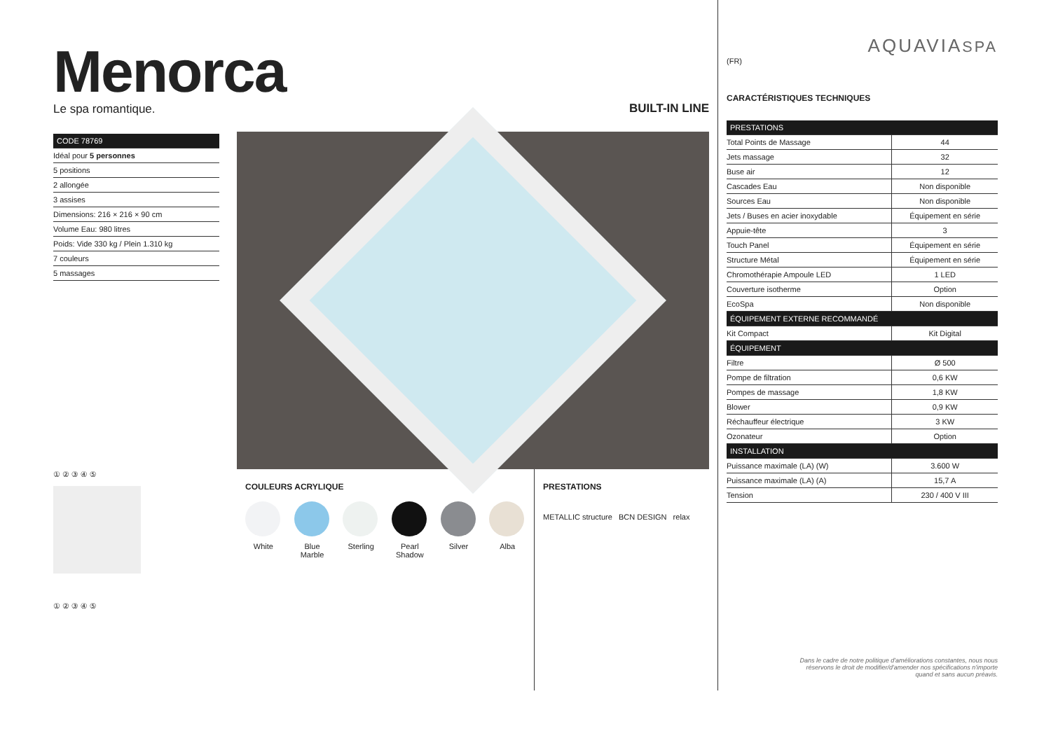Menorca
Le spa romantique.
| CODE 78769 |
| --- |
| Idéal pour 5 personnes |
| 5 positions |
| 2 allongée |
| 3 assises |
| Dimensions: 216 × 216 × 90 cm |
| Volume Eau: 980 litres |
| Poids: Vide 330 kg / Plein 1.310 kg |
| 7 couleurs |
| 5 massages |
① ② ③ ④ ⑤
① ② ③ ④ ⑤
BUILT-IN LINE
COULEURS ACRYLIQUE
White Blue Marble
Sterling
Pearl Shadow
Silver Alba
PRESTATIONS
METALLIC structure BCN DESIGN relax
AQUAVIASPA
(FR)
CARACTÉRISTIQUES TECHNIQUES
| PRESTATIONS | |
| --- | --- |
| Total Points de Massage | 44 |
| Jets massage | 32 |
| Buse air | 12 |
| Cascades Eau | Non disponible |
| Sources Eau | Non disponible |
| Jets / Buses en acier inoxydable | Équipement en série |
| Appuie-tête | 3 |
| Touch Panel | Équipement en série |
| Structure Métal | Équipement en série |
| Chromothérapie Ampoule LED | 1 LED |
| Couverture isotherme | Option |
| EcoSpa | Non disponible |
| ÉQUIPEMENT EXTERNE RECOMMANDÉ | |
| Kit Compact | Kit Digital |
| ÉQUIPEMENT | |
| Filtre | Ø 500 |
| Pompe de filtration | 0,6 KW |
| Pompes de massage | 1,8 KW |
| Blower | 0,9 KW |
| Réchauffeur électrique | 3 KW |
| Ozonateur | Option |
| INSTALLATION | |
| Puissance maximale (LA) (W) | 3.600 W |
| Puissance maximale (LA) (A) | 15,7 A |
| Tension | 230 / 400 V III |
Dans le cadre de notre politique d'améliorations constantes, nous nous
réservons le droit de modifier/d'amender nos spécifications n'importe
quand et sans aucun préavis.